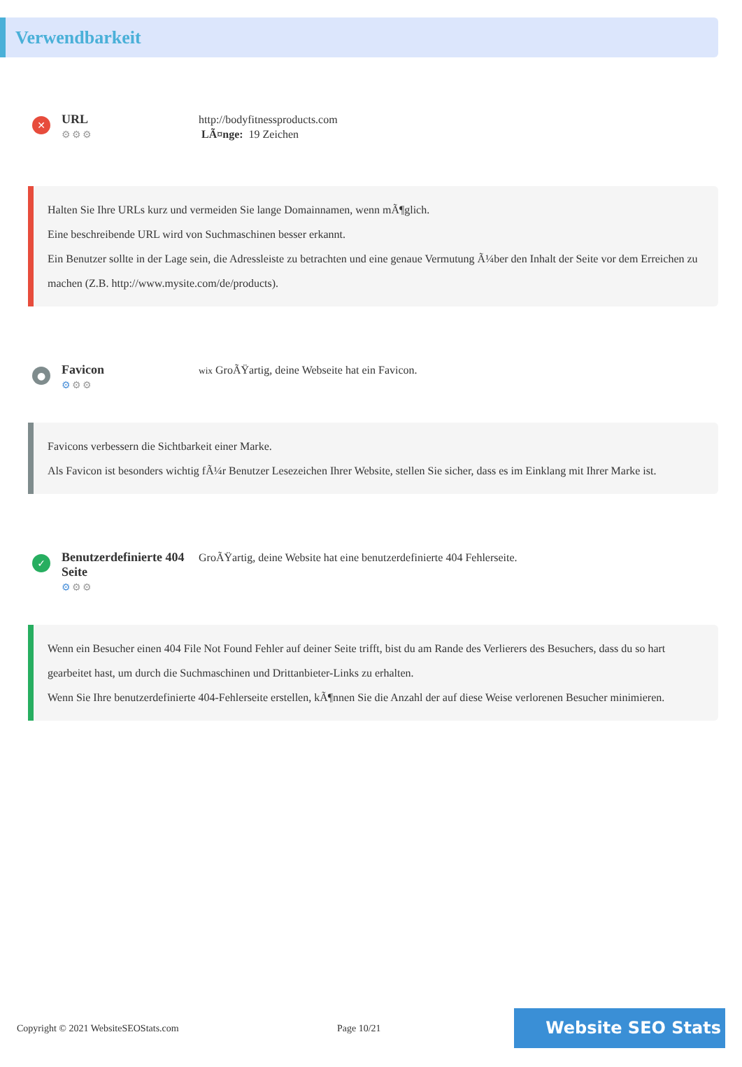Verwendbarkeit
✕
URL
⚙⚙⚙
http://bodyfitnessproducts.com
LÃ¤nge: 19 Zeichen
Halten Sie Ihre URLs kurz und vermeiden Sie lange Domainnamen, wenn mÃ¶glich.
Eine beschreibende URL wird von Suchmaschinen besser erkannt.
Ein Benutzer sollte in der Lage sein, die Adressleiste zu betrachten und eine genaue Vermutung Ã¼ber den Inhalt der Seite vor dem Erreichen zu machen (Z.B. http://www.mysite.com/de/products).
●
Favicon
⚙⚙⚙
wix GroÃŸartig, deine Webseite hat ein Favicon.
Favicons verbessern die Sichtbarkeit einer Marke.
Als Favicon ist besonders wichtig fÃ¼r Benutzer Lesezeichen Ihrer Website, stellen Sie sicher, dass es im Einklang mit Ihrer Marke ist.
✓
Benutzerdefinierte 404 Seite
⚙⚙⚙
GroÃŸartig, deine Website hat eine benutzerdefinierte 404 Fehlerseite.
Wenn ein Besucher einen 404 File Not Found Fehler auf deiner Seite trifft, bist du am Rande des Verlierers des Besuchers, dass du so hart gearbeitet hast, um durch die Suchmaschinen und Drittanbieter-Links zu erhalten.
Wenn Sie Ihre benutzerdefinierte 404-Fehlerseite erstellen, kÃ¶nnen Sie die Anzahl der auf diese Weise verlorenen Besucher minimieren.
Copyright © 2021 WebsiteSEOStats.com Page 10/21
Website SEO Stats